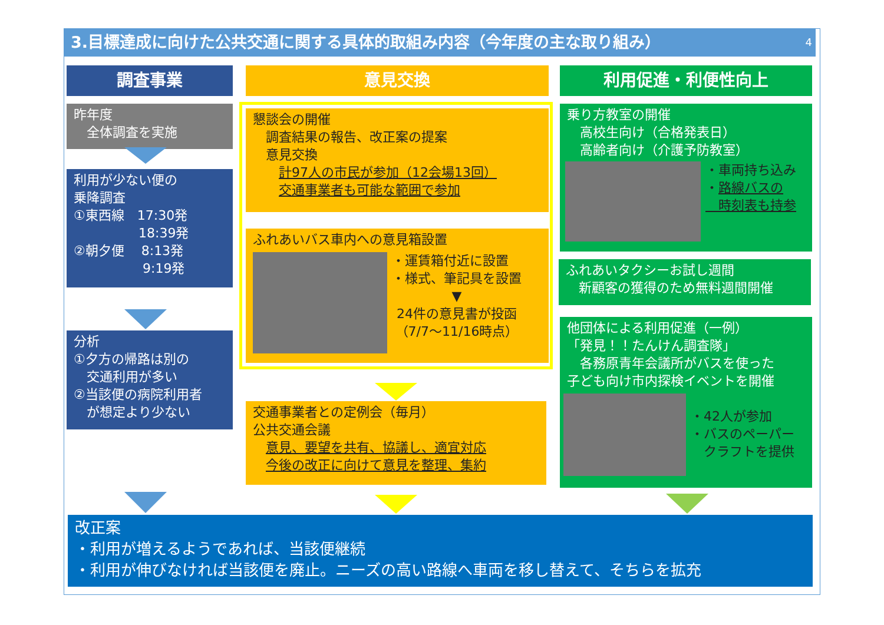3.目標達成に向けた公共交通に関する具体的取組み内容（今年度の主な取り組み） 4
調査事業
昨年度
　全体調査を実施
利用が少ない便の
乗降調査
①東西線　17:30発
　　　　　18:39発
②朝夕便　 8:13発
　　　　　 9:19発
分析
①夕方の帰路は別の
　交通利用が多い
②当該便の病院利用者
　が想定より少ない
意見交換
懇談会の開催
　調査結果の報告、改正案の提案
　意見交換
　　計97人の市民が参加（12会場13回）
　　交通事業者も可能な範囲で参加
ふれあいバス車内への意見箱設置
・運賃箱付近に設置
・様式、筆記具を設置
▼
24件の意見書が投函
（7/7～11/16時点）
交通事業者との定例会（毎月）
公共交通会議
　意見、要望を共有、協議し、適宜対応
　今後の改正に向けて意見を整理、集約
利用促進・利便性向上
乗り方教室の開催
　高校生向け（合格発表日）
　高齢者向け（介護予防教室）
・車両持ち込み
・路線バスの
　時刻表も持参
ふれあいタクシーお試し週間
　新顧客の獲得のため無料週間開催
他団体による利用促進（一例）
「発見！！たんけん調査隊」
　各務原青年会議所がバスを使った
子ども向け市内探検イベントを開催
・42人が参加
・バスのペーパー
　クラフトを提供
改正案
・利用が増えるようであれば、当該便継続
・利用が伸びなければ当該便を廃止。ニーズの高い路線へ車両を移し替えて、そちらを拡充